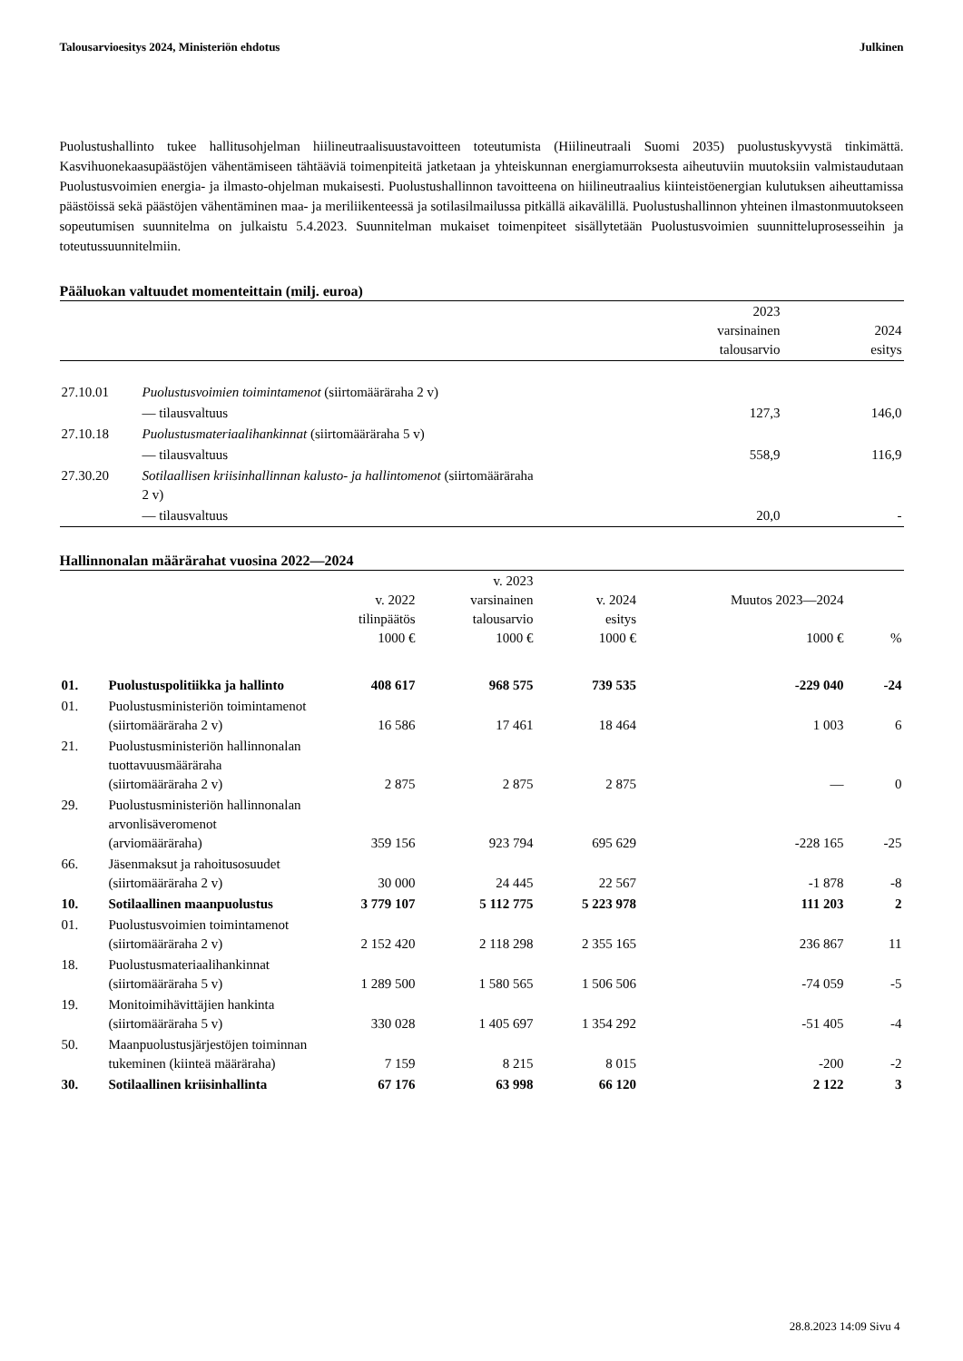Talousarvioesitys 2024, Ministeriön ehdotus Julkinen
Puolustushallinto tukee hallitusohjelman hiilineutraalisuustavoitteen toteutumista (Hiilineutraali Suomi 2035) puolustuskyvystä tinkimättä. Kasvihuonekaasupäästöjen vähentämiseen tähtääviä toimenpiteitä jatketaan ja yhteiskunnan energiamurroksesta aiheutuviin muutoksiin valmistaudutaan Puolustusvoimien energia- ja ilmasto-ohjelman mukaisesti. Puolustushallinnon tavoitteena on hiilineutraalius kiinteistöenergian kulutuksen aiheuttamissa päästöissä sekä päästöjen vähentäminen maa- ja meriliikenteessä ja sotilasilmailussa pitkällä aikavälillä. Puolustushallinnon yhteinen ilmastonmuutokseen sopeutumisen suunnitelma on julkaistu 5.4.2023. Suunnitelman mukaiset toimenpiteet sisällytetään Puolustusvoimien suunnitteluprosesseihin ja toteutussuunnitelmiin.
Pääluokan valtuudet momenteittain (milj. euroa)
| | | 2023 varsinainen talousarvio | 2024 esitys |
| --- | --- | --- | --- |
| 27.10.01 | Puolustusvoimien toimintamenot (siirtomääräraha 2 v) | | |
| | — tilausvaltuus | 127,3 | 146,0 |
| 27.10.18 | Puolustusmateriaalihankinnat (siirtomääräraha 5 v) | | |
| | — tilausvaltuus | 558,9 | 116,9 |
| 27.30.20 | Sotilaallisen kriisinhallinnan kalusto- ja hallintomenot (siirtomääräraha 2 v) | | |
| | — tilausvaltuus | 20,0 | - |
Hallinnonalan määrärahat vuosina 2022—2024
| | | v. 2022 tilinpäätös 1000 € | v. 2023 varsinainen talousarvio 1000 € | v. 2024 esitys 1000 € | Muutos 2023—2024 1000 € | % |
| --- | --- | --- | --- | --- | --- | --- |
| 01. | Puolustuspolitiikka ja hallinto | 408 617 | 968 575 | 739 535 | -229 040 | -24 |
| 01. | Puolustusministeriön toimintamenot (siirtomääräraha 2 v) | 16 586 | 17 461 | 18 464 | 1 003 | 6 |
| 21. | Puolustusministeriön hallinnonalan tuottavuusmääräraha (siirtomääräraha 2 v) | 2 875 | 2 875 | 2 875 | — | 0 |
| 29. | Puolustusministeriön hallinnonalan arvonlisäveromenot (arviomääräraha) | 359 156 | 923 794 | 695 629 | -228 165 | -25 |
| 66. | Jäsenmaksut ja rahoitusosuudet (siirtomääräraha 2 v) | 30 000 | 24 445 | 22 567 | -1 878 | -8 |
| 10. | Sotilaallinen maanpuolustus | 3 779 107 | 5 112 775 | 5 223 978 | 111 203 | 2 |
| 01. | Puolustusvoimien toimintamenot (siirtomääräraha 2 v) | 2 152 420 | 2 118 298 | 2 355 165 | 236 867 | 11 |
| 18. | Puolustusmateriaalihankinnat (siirtomääräraha 5 v) | 1 289 500 | 1 580 565 | 1 506 506 | -74 059 | -5 |
| 19. | Monitoimihävittäjien hankinta (siirtomääräraha 5 v) | 330 028 | 1 405 697 | 1 354 292 | -51 405 | -4 |
| 50. | Maanpuolustusjärjestöjen toiminnan tukeminen (kiinteä määräraha) | 7 159 | 8 215 | 8 015 | -200 | -2 |
| 30. | Sotilaallinen kriisinhallinta | 67 176 | 63 998 | 66 120 | 2 122 | 3 |
28.8.2023 14:09 Sivu 4